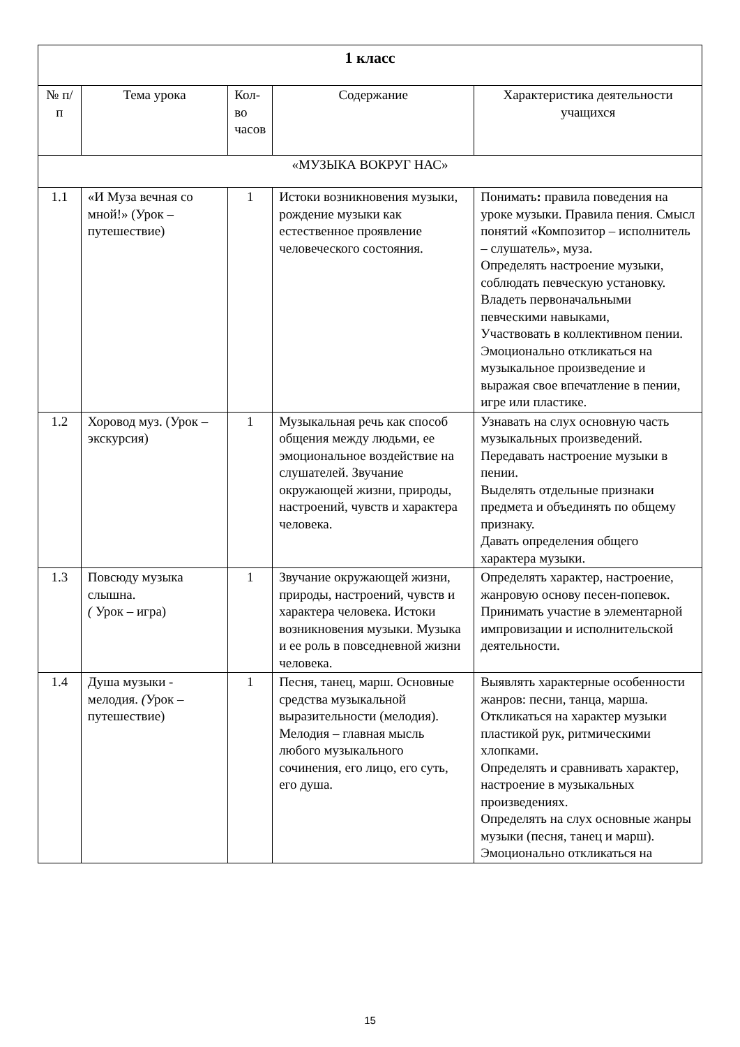| 1 класс | | | | |
| № п/п | Тема урока | Кол-во часов | Содержание | Характеристика деятельности учащихся |
| «МУЗЫКА ВОКРУГ НАС» | | | | |
| 1.1 | «И Муза вечная со мной!» (Урок – путешествие) | 1 | Истоки возникновения музыки, рождение музыки как естественное проявление человеческого состояния. | Понимать : правила поведения на уроке музыки. Правила пения. Смысл понятий «Композитор – исполнитель – слушатель», муза. Определять настроение музыки, соблюдать певческую установку. Владеть первоначальными певческими навыками, Участвовать в коллективном пении. Эмоционально откликаться на музыкальное произведение и выражая свое впечатление в пении, игре или пластике. |
| 1.2 | Хоровод муз. (Урок – экскурсия) | 1 | Музыкальная речь как способ общения между людьми, ее эмоциональное воздействие на слушателей. Звучание окружающей жизни, природы, настроений, чувств и характера человека. | Узнавать на слух основную часть музыкальных произведений. Передавать настроение музыки в пении. Выделять отдельные признаки предмета и объединять по общему признаку. Давать определения общего характера музыки. |
| 1.3 | Повсюду музыка слышна. ( Урок – игра) | 1 | Звучание окружающей жизни, природы, настроений, чувств и характера человека. Истоки возникновения музыки. Музыка и ее роль в повседневной жизни человека. | Определять характер, настроение, жанровую основу песен-попевок. Принимать участие в элементарной импровизации и исполнительской деятельности. |
| 1.4 | Душа музыки - мелодия. ( Урок – путешествие) | 1 | Песня, танец, марш. Основные средства музыкальной выразительности (мелодия). Мелодия – главная мысль любого музыкального сочинения, его лицо, его суть, его душа. | Выявлять характерные особенности жанров: песни, танца, марша. Откликаться на характер музыки пластикой рук, ритмическими хлопками. Определять и сравнивать характер, настроение в музыкальных произведениях. Определять на слух основные жанры музыки (песня, танец и марш). Эмоционально откликаться на |
15